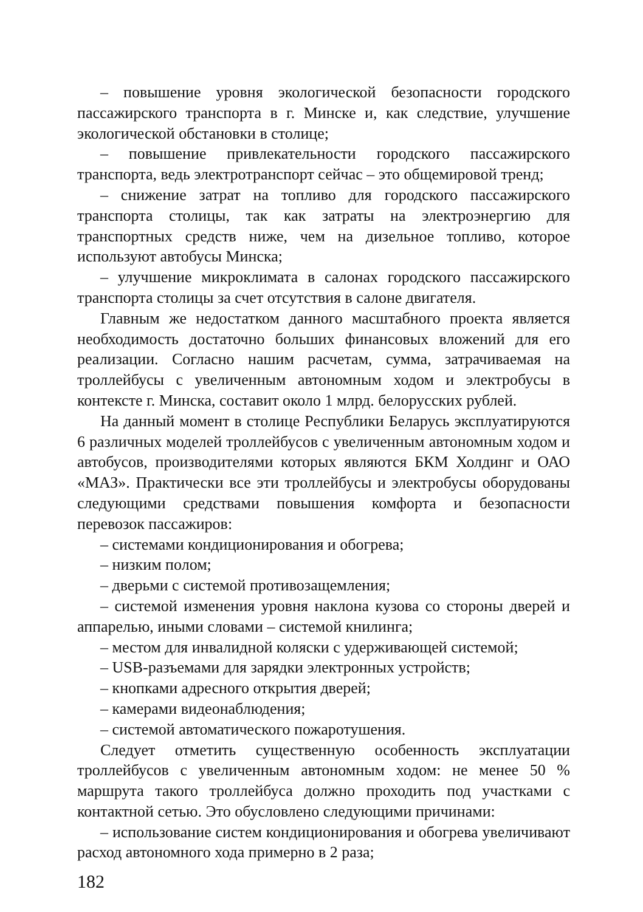– повышение уровня экологической безопасности городского пассажирского транспорта в г. Минске и, как следствие, улучшение экологической обстановки в столице;
– повышение привлекательности городского пассажирского транспорта, ведь электротранспорт сейчас – это общемировой тренд;
– снижение затрат на топливо для городского пассажирского транспорта столицы, так как затраты на электроэнергию для транспортных средств ниже, чем на дизельное топливо, которое используют автобусы Минска;
– улучшение микроклимата в салонах городского пассажирского транспорта столицы за счет отсутствия в салоне двигателя.
Главным же недостатком данного масштабного проекта является необходимость достаточно больших финансовых вложений для его реализации. Согласно нашим расчетам, сумма, затрачиваемая на троллейбусы с увеличенным автономным ходом и электробусы в контексте г. Минска, составит около 1 млрд. белорусских рублей.
На данный момент в столице Республики Беларусь эксплуатируются 6 различных моделей троллейбусов с увеличенным автономным ходом и автобусов, производителями которых являются БКМ Холдинг и ОАО «МАЗ». Практически все эти троллейбусы и электробусы оборудованы следующими средствами повышения комфорта и безопасности перевозок пассажиров:
– системами кондиционирования и обогрева;
– низким полом;
– дверьми с системой противозащемления;
– системой изменения уровня наклона кузова со стороны дверей и аппарелью, иными словами – системой книлинга;
– местом для инвалидной коляски с удерживающей системой;
– USB-разъемами для зарядки электронных устройств;
– кнопками адресного открытия дверей;
– камерами видеонаблюдения;
– системой автоматического пожаротушения.
Следует отметить существенную особенность эксплуатации троллейбусов с увеличенным автономным ходом: не менее 50 % маршрута такого троллейбуса должно проходить под участками с контактной сетью. Это обусловлено следующими причинами:
– использование систем кондиционирования и обогрева увеличивают расход автономного хода примерно в 2 раза;
182